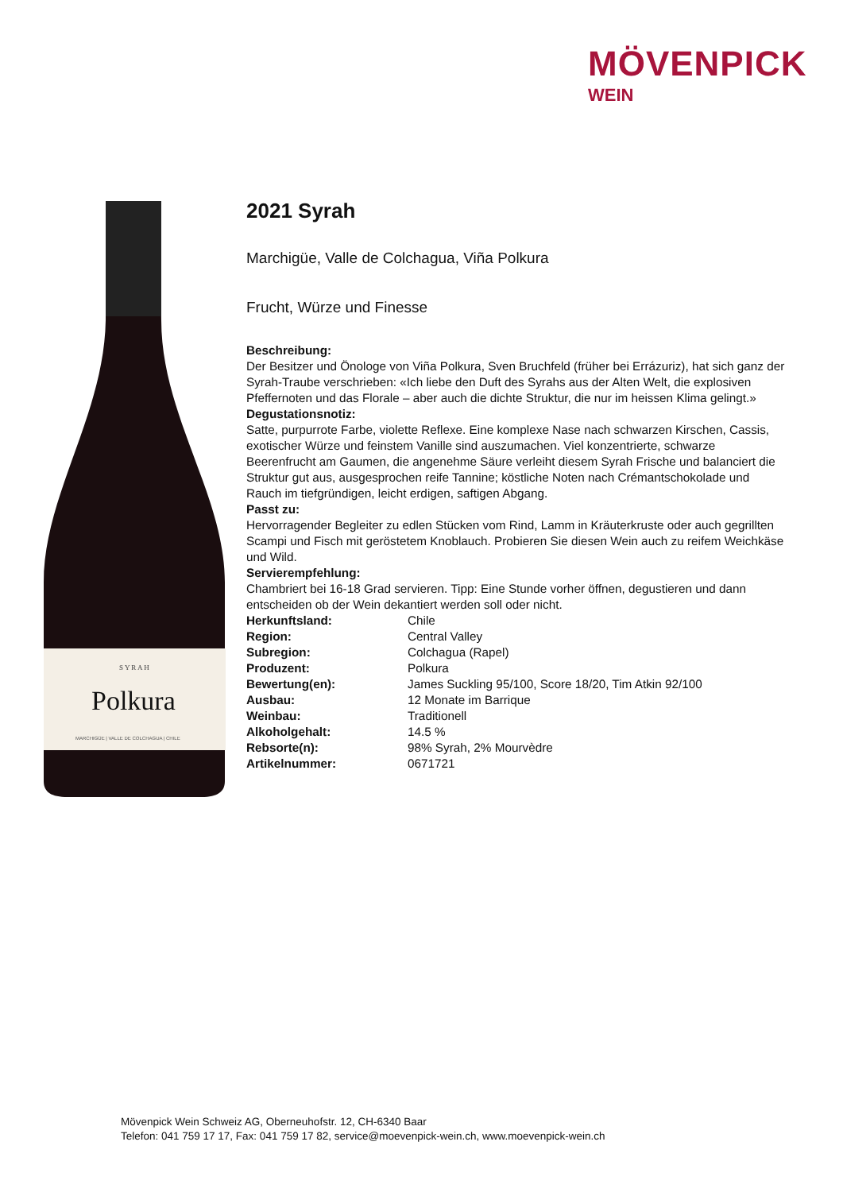MÖVENPICK
WEIN
S Y R A H
Polkura
MARCHIGÜE | VALLE DE COLCHAGUA | CHILE
2021 Syrah
Marchigüe, Valle de Colchagua, Viña Polkura
Frucht, Würze und Finesse
Beschreibung:
Der Besitzer und Önologe von Viña Polkura, Sven Bruchfeld (früher bei Errázuriz), hat sich ganz der Syrah-Traube verschrieben: «Ich liebe den Duft des Syrahs aus der Alten Welt, die explosiven Pfeffernoten und das Florale – aber auch die dichte Struktur, die nur im heissen Klima gelingt.»
Degustationsnotiz:
Satte, purpurrote Farbe, violette Reflexe. Eine komplexe Nase nach schwarzen Kirschen, Cassis, exotischer Würze und feinstem Vanille sind auszumachen. Viel konzentrierte, schwarze Beerenfrucht am Gaumen, die angenehme Säure verleiht diesem Syrah Frische und balanciert die Struktur gut aus, ausgesprochen reife Tannine; köstliche Noten nach Crémantschokolade und Rauch im tiefgründigen, leicht erdigen, saftigen Abgang.
Passt zu:
Hervorragender Begleiter zu edlen Stücken vom Rind, Lamm in Kräuterkruste oder auch gegrillten Scampi und Fisch mit geröstetem Knoblauch. Probieren Sie diesen Wein auch zu reifem Weichkäse und Wild.
Servierempfehlung:
Chambriert bei 16-18 Grad servieren. Tipp: Eine Stunde vorher öffnen, degustieren und dann entscheiden ob der Wein dekantiert werden soll oder nicht.
| Herkunftsland: | Chile |
| Region: | Central Valley |
| Subregion: | Colchagua (Rapel) |
| Produzent: | Polkura |
| Bewertung(en): | James Suckling 95/100, Score 18/20, Tim Atkin 92/100 |
| Ausbau: | 12 Monate im Barrique |
| Weinbau: | Traditionell |
| Alkoholgehalt: | 14.5 % |
| Rebsorte(n): | 98% Syrah, 2% Mourvèdre |
| Artikelnummer: | 0671721 |
Mövenpick Wein Schweiz AG, Oberneuhofstr. 12, CH-6340 Baar
Telefon: 041 759 17 17, Fax: 041 759 17 82, service@moevenpick-wein.ch, www.moevenpick-wein.ch